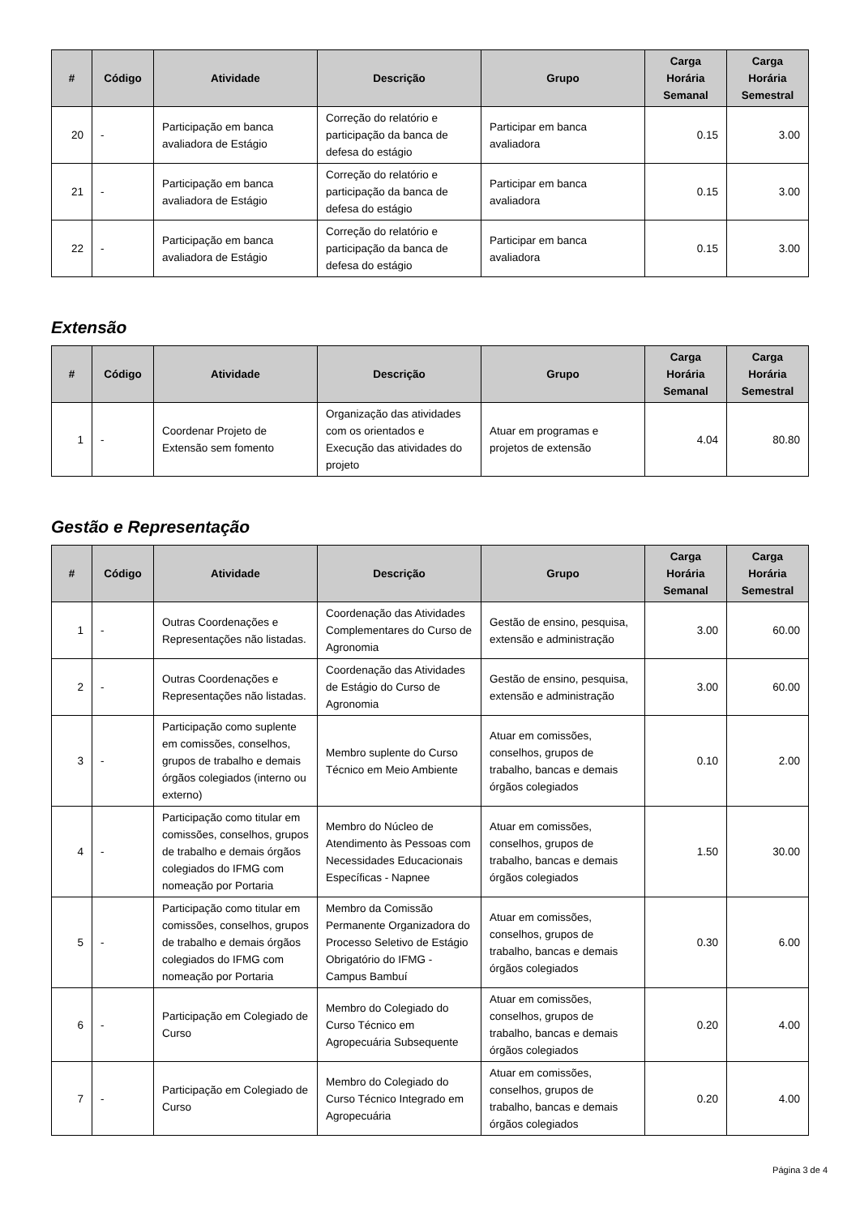| # | Código | Atividade | Descrição | Grupo | Carga Horária Semanal | Carga Horária Semestral |
| --- | --- | --- | --- | --- | --- | --- |
| 20 | - | Participação em banca avaliadora de Estágio | Correção do relatório e participação da banca de defesa do estágio | Participar em banca avaliadora | 0.15 | 3.00 |
| 21 | - | Participação em banca avaliadora de Estágio | Correção do relatório e participação da banca de defesa do estágio | Participar em banca avaliadora | 0.15 | 3.00 |
| 22 | - | Participação em banca avaliadora de Estágio | Correção do relatório e participação da banca de defesa do estágio | Participar em banca avaliadora | 0.15 | 3.00 |
Extensão
| # | Código | Atividade | Descrição | Grupo | Carga Horária Semanal | Carga Horária Semestral |
| --- | --- | --- | --- | --- | --- | --- |
| 1 | - | Coordenar Projeto de Extensão sem fomento | Organização das atividades com os orientados e Execução das atividades do projeto | Atuar em programas e projetos de extensão | 4.04 | 80.80 |
Gestão e Representação
| # | Código | Atividade | Descrição | Grupo | Carga Horária Semanal | Carga Horária Semestral |
| --- | --- | --- | --- | --- | --- | --- |
| 1 | - | Outras Coordenações e Representações não listadas. | Coordenação das Atividades Complementares do Curso de Agronomia | Gestão de ensino, pesquisa, extensão e administração | 3.00 | 60.00 |
| 2 | - | Outras Coordenações e Representações não listadas. | Coordenação das Atividades de Estágio do Curso de Agronomia | Gestão de ensino, pesquisa, extensão e administração | 3.00 | 60.00 |
| 3 | - | Participação como suplente em comissões, conselhos, grupos de trabalho e demais órgãos colegiados (interno ou externo) | Membro suplente do Curso Técnico em Meio Ambiente | Atuar em comissões, conselhos, grupos de trabalho, bancas e demais órgãos colegiados | 0.10 | 2.00 |
| 4 | - | Participação como titular em comissões, conselhos, grupos de trabalho e demais órgãos colegiados do IFMG com nomeação por Portaria | Membro do Núcleo de Atendimento às Pessoas com Necessidades Educacionais Específicas - Napnee | Atuar em comissões, conselhos, grupos de trabalho, bancas e demais órgãos colegiados | 1.50 | 30.00 |
| 5 | - | Participação como titular em comissões, conselhos, grupos de trabalho e demais órgãos colegiados do IFMG com nomeação por Portaria | Membro da Comissão Permanente Organizadora do Processo Seletivo de Estágio Obrigatório do IFMG - Campus Bambuí | Atuar em comissões, conselhos, grupos de trabalho, bancas e demais órgãos colegiados | 0.30 | 6.00 |
| 6 | - | Participação em Colegiado de Curso | Membro do Colegiado do Curso Técnico em Agropecuária Subsequente | Atuar em comissões, conselhos, grupos de trabalho, bancas e demais órgãos colegiados | 0.20 | 4.00 |
| 7 | - | Participação em Colegiado de Curso | Membro do Colegiado do Curso Técnico Integrado em Agropecuária | Atuar em comissões, conselhos, grupos de trabalho, bancas e demais órgãos colegiados | 0.20 | 4.00 |
Página 3 de 4